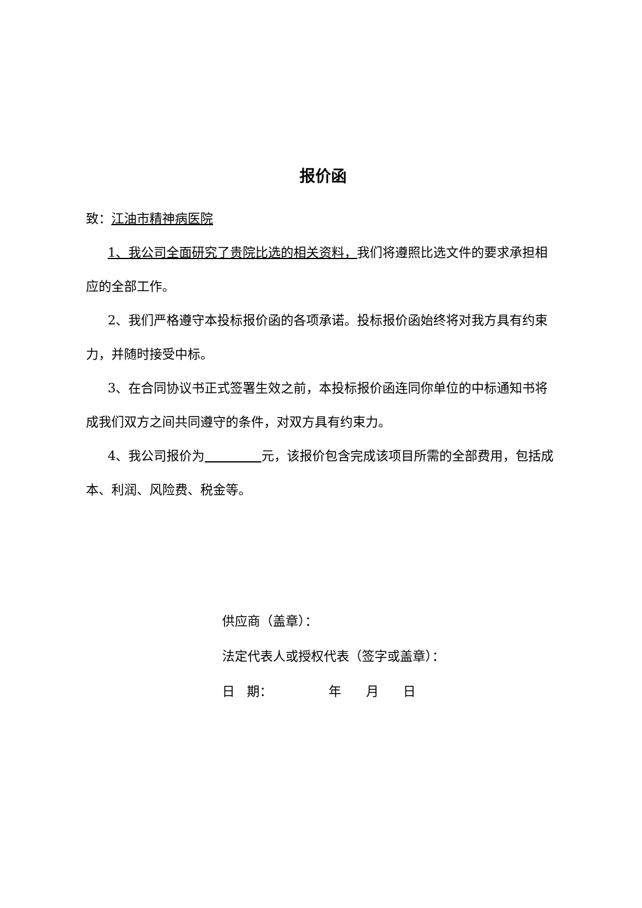报价函
致：江油市精神病医院
1、我公司全面研究了贵院比选的相关资料，我们将遵照比选文件的要求承担相应的全部工作。
2、我们严格遵守本投标报价函的各项承诺。投标报价函始终将对我方具有约束力，并随时接受中标。
3、在合同协议书正式签署生效之前，本投标报价函连同你单位的中标通知书将成我们双方之间共同遵守的条件，对双方具有约束力。
4、我公司报价为 元，该报价包含完成该项目所需的全部费用，包括成本、利润、风险费、税金等。
供应商（盖章）：
法定代表人或授权代表（签字或盖章）：
日 期： 年 月 日